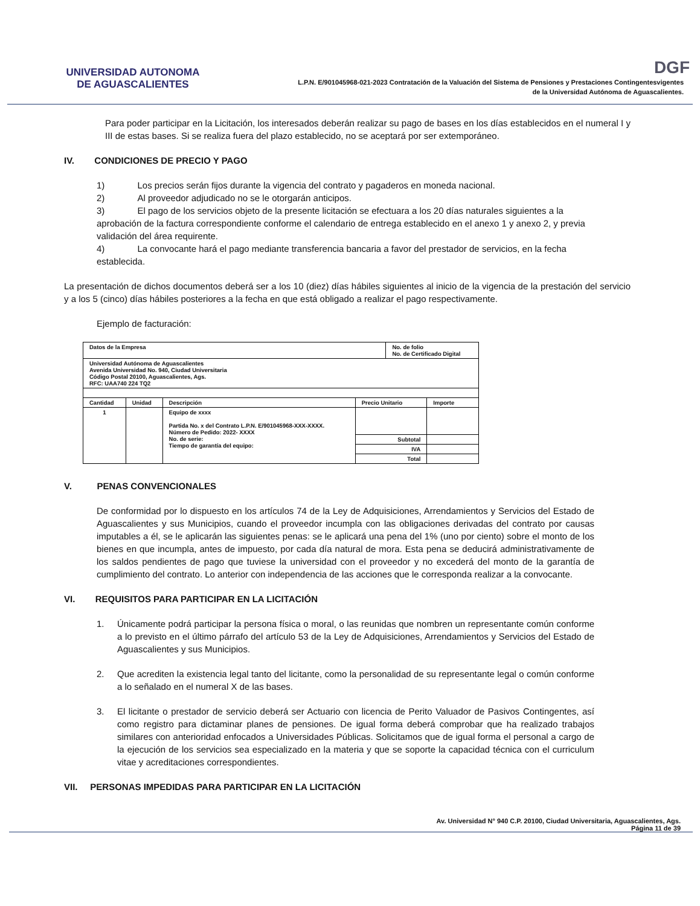UNIVERSIDAD AUTONOMA
DE AGUASCALIENTES
DGF
L.P.N. E/901045968-021-2023 Contratación de la Valuación del Sistema de Pensiones y Prestaciones Contingentesvigentes
de la Universidad Autónoma de Aguascalientes.
Para poder participar en la Licitación, los interesados deberán realizar su pago de bases en los días establecidos en el numeral I y III de estas bases. Si se realiza fuera del plazo establecido, no se aceptará por ser extemporáneo.
IV. CONDICIONES DE PRECIO Y PAGO
1) Los precios serán fijos durante la vigencia del contrato y pagaderos en moneda nacional.
2) Al proveedor adjudicado no se le otorgarán anticipos.
3) El pago de los servicios objeto de la presente licitación se efectuara a los 20 días naturales siguientes a la aprobación de la factura correspondiente conforme el calendario de entrega establecido en el anexo 1 y anexo 2, y previa validación del área requirente.
4) La convocante hará el pago mediante transferencia bancaria a favor del prestador de servicios, en la fecha establecida.
La presentación de dichos documentos deberá ser a los 10 (diez) días hábiles siguientes al inicio de la vigencia de la prestación del servicio y a los 5 (cinco) días hábiles posteriores a la fecha en que está obligado a realizar el pago respectivamente.
Ejemplo de facturación:
| Datos de la Empresa | | | | No. de folio No. de Certificado Digital | |
| Universidad Autónoma de Aguascalientes Avenida Universidad No. 940, Ciudad Universitaria Código Postal 20100, Aguascalientes, Ags. RFC: UAA740 224 TQ2 | | | | | |
| Cantidad | Unidad | Descripción | Precio Unitario | | Importe |
| 1 | | Equipo de xxxx Partida No. x del Contrato L.P.N. E/901045968-XXX-XXXX. Número de Pedido: 2022- XXXX No. de serie: Tiempo de garantía del equipo: | | | |
| | | | Subtotal | | |
| | | | IVA | | |
| | | | Total | | |
V. PENAS CONVENCIONALES
De conformidad por lo dispuesto en los artículos 74 de la Ley de Adquisiciones, Arrendamientos y Servicios del Estado de Aguascalientes y sus Municipios, cuando el proveedor incumpla con las obligaciones derivadas del contrato por causas imputables a él, se le aplicarán las siguientes penas: se le aplicará una pena del 1% (uno por ciento) sobre el monto de los bienes en que incumpla, antes de impuesto, por cada día natural de mora. Esta pena se deducirá administrativamente de los saldos pendientes de pago que tuviese la universidad con el proveedor y no excederá del monto de la garantía de cumplimiento del contrato. Lo anterior con independencia de las acciones que le corresponda realizar a la convocante.
VI. REQUISITOS PARA PARTICIPAR EN LA LICITACIÓN
1. Únicamente podrá participar la persona física o moral, o las reunidas que nombren un representante común conforme a lo previsto en el último párrafo del artículo 53 de la Ley de Adquisiciones, Arrendamientos y Servicios del Estado de Aguascalientes y sus Municipios.
2. Que acrediten la existencia legal tanto del licitante, como la personalidad de su representante legal o común conforme a lo señalado en el numeral X de las bases.
3. El licitante o prestador de servicio deberá ser Actuario con licencia de Perito Valuador de Pasivos Contingentes, así como registro para dictaminar planes de pensiones. De igual forma deberá comprobar que ha realizado trabajos similares con anterioridad enfocados a Universidades Públicas. Solicitamos que de igual forma el personal a cargo de la ejecución de los servicios sea especializado en la materia y que se soporte la capacidad técnica con el curriculum vitae y acreditaciones correspondientes.
VII. PERSONAS IMPEDIDAS PARA PARTICIPAR EN LA LICITACIÓN
Av. Universidad N° 940 C.P. 20100, Ciudad Universitaria, Aguascalientes, Ags.
Página 11 de 39